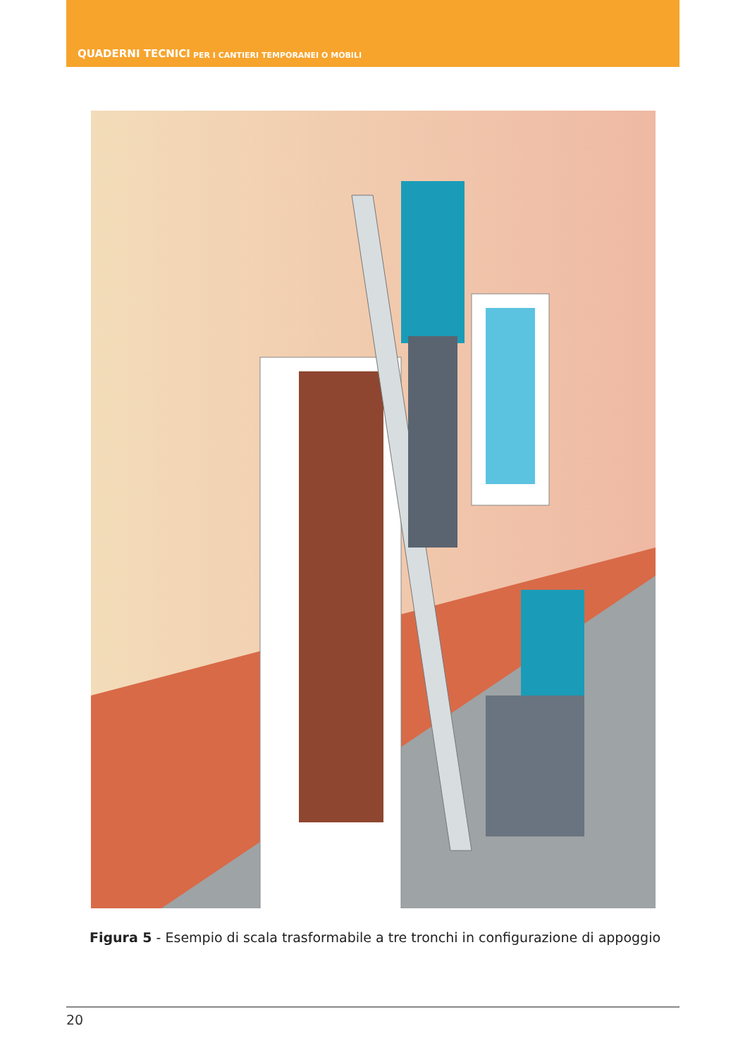QUADERNI TECNICI PER I CANTIERI TEMPORANEI O MOBILI
Figura 5 - Esempio di scala trasformabile a tre tronchi in configurazione di appoggio
20